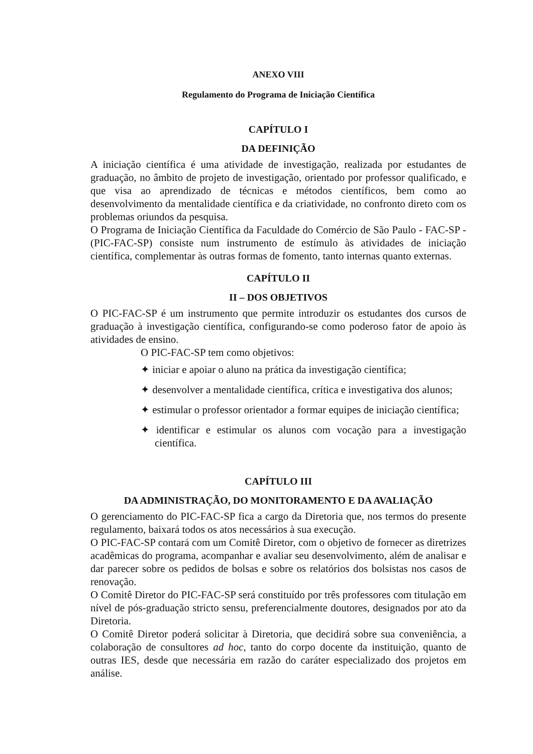ANEXO VIII
Regulamento do Programa de Iniciação Científica
CAPÍTULO I
DA DEFINIÇÃO
A iniciação científica é uma atividade de investigação, realizada por estudantes de graduação, no âmbito de projeto de investigação, orientado por professor qualificado, e que visa ao aprendizado de técnicas e métodos científicos, bem como ao desenvolvimento da mentalidade científica e da criatividade, no confronto direto com os problemas oriundos da pesquisa.
O Programa de Iniciação Científica da Faculdade do Comércio de São Paulo - FAC-SP - (PIC-FAC-SP) consiste num instrumento de estímulo às atividades de iniciação científica, complementar às outras formas de fomento, tanto internas quanto externas.
CAPÍTULO II
II – DOS OBJETIVOS
O PIC-FAC-SP é um instrumento que permite introduzir os estudantes dos cursos de graduação à investigação científica, configurando-se como poderoso fator de apoio às atividades de ensino.
O PIC-FAC-SP tem como objetivos:
✦ iniciar e apoiar o aluno na prática da investigação científica;
✦ desenvolver a mentalidade científica, crítica e investigativa dos alunos;
✦ estimular o professor orientador a formar equipes de iniciação científica;
✦ identificar e estimular os alunos com vocação para a investigação científica.
CAPÍTULO III
DA ADMINISTRAÇÃO, DO MONITORAMENTO E DA AVALIAÇÃO
O gerenciamento do PIC-FAC-SP fica a cargo da Diretoria que, nos termos do presente regulamento, baixará todos os atos necessários à sua execução.
O PIC-FAC-SP contará com um Comitê Diretor, com o objetivo de fornecer as diretrizes acadêmicas do programa, acompanhar e avaliar seu desenvolvimento, além de analisar e dar parecer sobre os pedidos de bolsas e sobre os relatórios dos bolsistas nos casos de renovação.
O Comitê Diretor do PIC-FAC-SP será constituído por três professores com titulação em nível de pós-graduação stricto sensu, preferencialmente doutores, designados por ato da Diretoria.
O Comitê Diretor poderá solicitar à Diretoria, que decidirá sobre sua conveniência, a colaboração de consultores ad hoc, tanto do corpo docente da instituição, quanto de outras IES, desde que necessária em razão do caráter especializado dos projetos em análise.